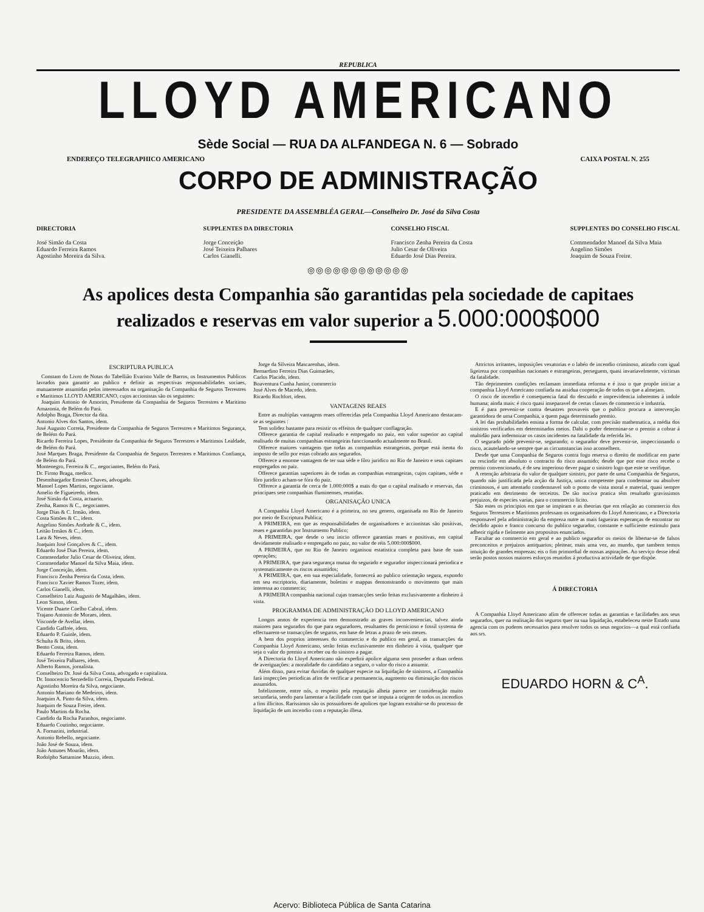REPUBLICA
LLOYD AMERICANO
Sède Social — RUA DA ALFANDEGA N. 6 — Sobrado
ENDEREÇO TELEGRAPHICO AMERICANO CAIXA POSTAL N. 255
CORPO DE ADMINISTRAÇÃO
PRESIDENTE DA ASSEMBLÉA GERAL—Conselheiro Dr. José da Silva Costa
DIRECTORIA
José Simão da Costa
Eduardo Ferreira Ramos
Agostinho Moreira da Silva.
SUPPLENTES DA DIRECTORIA
Jorge Conceição
José Teixeira Palhares
Carlos Gianelli.
CONSELHO FISCAL
Francisco Zenha Pereira da Costa
Julio Cesar de Oliveira
Eduardo José Dias Pereira.
SUPPLENTES DO CONSELHO FISCAL
Commendador Manoel da Silva Maia
Angelino Simões
Joaquim de Souza Freire.
◎◎◎◎◎◎◎◎◎◎◎◎
As apolices desta Companhia são garantidas pela sociedade de capitaes
realizados e reservas em valor superior a 5.000:000$000
ESCRIPTURA PUBLICA
Constam do Livro de Notas do Tabellião Evaristo Valle de Barros, os Instrumentos Publicos lavrados para garantir ao publico e definir as respectivas responsabilidades sociaes, mutuamente assumidas pelos interessados na organisação da Companhia de Seguros Terrestres e Maritimos LLOYD AMERICANO, cujos accionistas são os seguintes:
Joaquim Antonio de Amorim, Presidente da Companhia de Seguros Terrestres e Maritimo Amazonia, de Belém do Pará.
Adolpho Braga, Director da dita.
Antonio Alves dos Santos, idem.
José Augusto Correia, Presidente da Companhia de Seguros Terrestres e Maritimos Segurança, de Belém do Pará.
Ricardo Ferreira Lopes, Presidente da Companhia de Seguros Terrestres e Maritimos Lealdade, de Belém do Pará.
José Marques Braga, Presidente da Companhia de Seguros Terrestres e Maritimos Confiança, de Belém do Pará.
Montenegro, Ferreira & C., negociantes, Belém do Pará.
Dr. Firmo Braga, medico.
Desembargador Ernesto Chaves, advogado.
Manoel Lopes Martins, negociante.
Amelio de Figueiredo, idem.
José Simão da Costa, actuario.
Zenha, Ramos & C., negociantes.
Jorge Dias & C. Irmão, idem.
Costa Simões & C., idem.
Angelino Simões Andrade & C., idem.
Leitão Irmãos & C., idem.
Lara & Neves, idem.
Joaquim José Gonçalves & C., idem.
Eduardo José Dias Pereira, idem.
Commendador Julio Cesar de Oliveira, idem.
Commendador Manoel da Silva Maia, idem.
Jorge Conceição, idem.
Francisco Zenha Pereira da Costa, idem.
Francisco Xavier Ramos Tozer, idem.
Carlos Gianelli, idem.
Conselheiro Luiz Augusto de Magalhães, idem.
Leon Simon, idem.
Vicente Duarte Coelho Cabral, idem.
Trajano Antonio de Moraes, idem.
Visconde de Avellar, idem.
Candido Gaffrée, idem.
Eduardo P. Guinle, idem.
Schulta & Brito, idem.
Bento Costa, idem.
Eduardo Ferreira Ramos, idem.
José Teixeira Palhares, idem.
Alberto Ramos, jornalista.
Conselheiro Dr. José da Silva Costa, advogado e capitalista.
Dr. Innocencio Serzedello Correia, Deputado Federal.
Agostinho Moreira da Silva, negociante.
Antonio Mariano de Medeiros, idem.
Joaquim A. Pinto da Silva, idem.
Joaquim de Souza Freire, idem.
Paulo Martins da Rocha.
Candido da Rocha Paranhos, negociante.
Eduardo Coutinho, negociante.
A. Fornazini, industrial.
Antonio Rebello, negociante.
João José de Souza, idem.
João Antunes Mourão, idem.
Rodolpho Sattamine Muzzio, idem.
Jorge da Silveira Mascarenhas, idem.
Bernardino Ferreira Dias Guimarães,
Carlos Placido, idem.
Boaventura Cunha Junior, commercio
José Alves de Macedo, idem.
Ricardo Rochfort, idem.
VANTAGENS REAES
Entre as multiplas vantagens reaes offerecidas pela Companhia Lloyd Americano destacam-se as seguintes :
Tem solidez bastante para resistir os effeitos de qualquer conflagração.
Offerece garantia de capital realisado e empregado no paiz, em valor superior ao capital realisado de muitas companhias estrangeiras funccionando actualmente no Brasil.
Offerece maiores vantagens que todas as companhias estrangeiras, porque está isenta do imposto de sello por estas cobrado aos segurados.
Offerece a enorme vantagem de ter sua séde e fôro juridico no Rio de Janeiro e seus capitaes empregados no paiz.
Offerece garantias superiores ás de todas as companhias estrangeiras, cujos capitaes, séde e fôro juridico acham-se fóra do paiz.
Offerece a garantia de cerca de 1.000:000$ a mais do que o capital realisado e reservas, das principaes sete companhias fluminenses, reunidas.
ORGANISAÇÃO UNICA
A Companhia Lloyd Americano é a primeira, no seu genero, organisada no Rio de Janeiro por meio de Escriptura Publica;
A PRIMEIRA, em que as responsabilidades de organisadores e accionistas são positivas, reaes e garantidas por Instrumento Publico;
A PRIMEIRA, que desde o seu inicio offerece garantias reaes e positivas, em capital devidamente realisado e empregado no paiz, no valor de réis 5.000:000$000.
A PRIMEIRA, que no Rio de Janeiro organisou estatistica completa para base de suas operações;
A PRIMEIRA, que para segurança mutua do segurado e segurador inspeccionará periodica e systematicamente os riscos assumidos;
A PRIMEIRA, que, em sua especialidade, fornecerá ao publico orientação segura, expondo em seu escriptorio, diariamente, boletins e mappas demonstrando o movimento que mais interessa ao commercio;
A PRIMEIRA companhia nacional cujas transacções serão feitas exclusivamente a dinheiro á vista.
PROGRAMMA DE ADMINISTRAÇÃO DO LLOYD AMERICANO
Longos annos de experiencia tem demonstrado as graves inconveniencias, talvez ainda maiores para segurados do que para seguradores, resultantes do pernicioso e fossil systema de effectuarem-se transacções de seguros, em base de letras a prazo de seis mezes.
A bem dos proprios interesses do commercio e do publico em geral, as transacções da Companhia Lloyd Americano, serão feitas exclusivamente em dinheiro á vista, qualquer que seja o valor do premio a receber ou do sinistro a pagar.
A Directoria do Lloyd Americano não expedirá apolice alguma sem proseder a duas ordens de averiguações: a moralidade do candidato a seguro, o valor do risco a assumir.
Além disso, para evitar duvidas de qualquer especie na liquidação de sinistros, a Companhia fará inspecções periodicas afim de verificar a permanencia, augmento ou diminuição dos riscos assumidos.
Infelizmente, entre nós, o respeito pela reputação alheia parece ser consideração muito secundaria, sendo para lamentar a facilidade com que se imputa a origem de todos os incendios a fins illicitos. Rarissimos são os possuidores de apolices que logram extrahir-se do processo de liquidação de um incendio com a reputação illesa.
Attrictos irritantes, imposições vexatorias e o labéo de incendio criminoso, atirado com igual ligeireza por companhias nacionaes e estrangeiras, perseguem, quasi invariavelmente, victimas da fatalidade.
Tão deprimentes condições reclamam immediata reforma e é isso o que propõe iniciar a companhia Lloyd Americano confiada na assidua cooperação de todos os que a almejam.
O risco de incendio é consequencia fatal do descuido e imprevidencia inherentes á indole humana; ainda mais: é risco quasi inseparavel de certas classes de commercio e industria.
E é para prevenir-se contra desastres provaveis que o publico procura a intervenção garantidora de uma Companhia, a quem paga determinado premio.
A lei das probabilidades ensina a forma de calcular, com precisão mathematica, a média dos sinistros verificados em determinados meios. Dahi o poder determinar-se o premio a cobrar á multidão para indemnizar os casos incidentes na fatalidade da referida lei.
O segurado póde prevenir-se, segurando; o segurador deve prevenir-se, inspeccionando o risco, acautelando-se sempre que as circumstancias isso aconselhem.
Desde que uma Companhia de Seguros contra fogo reserva o direito de modificar em parte ou rescindir em absoluto o contracto do risco assumido; desde que por esse risco recebe o premio convencionado, é de seu imperioso dever pagar o sinistro logo que este se verifique.
A retenção arbitraria do valor de qualquer sinistro, por parte de uma Companhia de Seguros, quando não justificada pela acção da Justiça, unica competente para condemnar ou absolver criminosos, é um attentado condemnavel sob o ponto de vista moral e material, quasi sempre praticado em detrimento de terceiros. De tão nociva pratica têm resultado gravissimos prejuizos, de especies varias, para o commercio licito.
São estes os principios em que se inspiram e as theorias que em relação ao commercio dos Seguros Terrestres e Maritimos professam os organisadores do Lloyd Americano, e a Directoria responsavel pela administração da empreza nutre as mais fagueiras esperanças de encontrar no decidido apoio e franco concurso do publico segurador, constante e sufficiente estimulo para adherir rigida e fielmente aos propositos enunciados.
Facultar ao commercio em geral e ao publico segurador os meios de libertar-se de falsos preconceitos e prejuizos antiquarios; pleitear, mais uma vez, ao mundo, que tambem temos intuição de grandes emprezas; eis o fim primordial de nossas aspirações. Ao serviço desse ideal serão postos nossos maiores esforços reunidos á productiva actividade de que dispõe.
Á DIRECTORIA
A Companhia Lloyd Americano afim de offerecer todas as garantias e facilidades aos seus segurados, quer na realisação dos seguros quer na sua liquidação, estabeleceu neste Estado uma agencia com os poderes necessarios para resolver todos os seus negocios—a qual está confiada aos srs.
EDUARDO HORN & C<sup>A</sup>.
Acervo: Biblioteca Pública de Santa Catarina